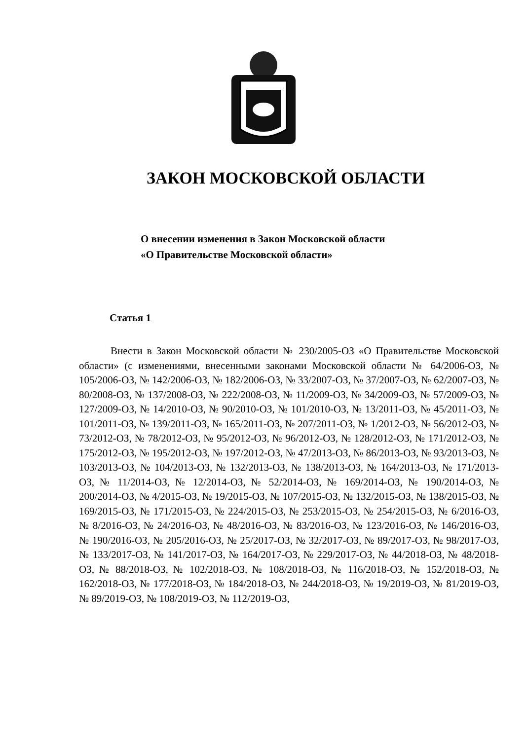ЗАКОН МОСКОВСКОЙ ОБЛАСТИ
О внесении изменения в Закон Московской области
«О Правительстве Московской области»
Статья 1
Внести в Закон Московской области № 230/2005-ОЗ «О Правительстве Московской области» (с изменениями, внесенными законами Московской области № 64/2006-ОЗ, № 105/2006-ОЗ, № 142/2006-ОЗ, № 182/2006-ОЗ, № 33/2007-ОЗ, № 37/2007-ОЗ, № 62/2007-ОЗ, № 80/2008-ОЗ, № 137/2008-ОЗ, № 222/2008-ОЗ, № 11/2009-ОЗ, № 34/2009-ОЗ, № 57/2009-ОЗ, № 127/2009-ОЗ, № 14/2010-ОЗ, № 90/2010-ОЗ, № 101/2010-ОЗ, № 13/2011-ОЗ, № 45/2011-ОЗ, № 101/2011-ОЗ, № 139/2011-ОЗ, № 165/2011-ОЗ, № 207/2011-ОЗ, № 1/2012-ОЗ, № 56/2012-ОЗ, № 73/2012-ОЗ, № 78/2012-ОЗ, № 95/2012-ОЗ, № 96/2012-ОЗ, № 128/2012-ОЗ, № 171/2012-ОЗ, № 175/2012-ОЗ, № 195/2012-ОЗ, № 197/2012-ОЗ, № 47/2013-ОЗ, № 86/2013-ОЗ, № 93/2013-ОЗ, № 103/2013-ОЗ, № 104/2013-ОЗ, № 132/2013-ОЗ, № 138/2013-ОЗ, № 164/2013-ОЗ, № 171/2013-ОЗ, № 11/2014-ОЗ, № 12/2014-ОЗ, № 52/2014-ОЗ, № 169/2014-ОЗ, № 190/2014-ОЗ, № 200/2014-ОЗ, № 4/2015-ОЗ, № 19/2015-ОЗ, № 107/2015-ОЗ, № 132/2015-ОЗ, № 138/2015-ОЗ, № 169/2015-ОЗ, № 171/2015-ОЗ, № 224/2015-ОЗ, № 253/2015-ОЗ, № 254/2015-ОЗ, № 6/2016-ОЗ, № 8/2016-ОЗ, № 24/2016-ОЗ, № 48/2016-ОЗ, № 83/2016-ОЗ, № 123/2016-ОЗ, № 146/2016-ОЗ, № 190/2016-ОЗ, № 205/2016-ОЗ, № 25/2017-ОЗ, № 32/2017-ОЗ, № 89/2017-ОЗ, № 98/2017-ОЗ, № 133/2017-ОЗ, № 141/2017-ОЗ, № 164/2017-ОЗ, № 229/2017-ОЗ, № 44/2018-ОЗ, № 48/2018-ОЗ, № 88/2018-ОЗ, № 102/2018-ОЗ, № 108/2018-ОЗ, № 116/2018-ОЗ, № 152/2018-ОЗ, № 162/2018-ОЗ, № 177/2018-ОЗ, № 184/2018-ОЗ, № 244/2018-ОЗ, № 19/2019-ОЗ, № 81/2019-ОЗ, № 89/2019-ОЗ, № 108/2019-ОЗ, № 112/2019-ОЗ,